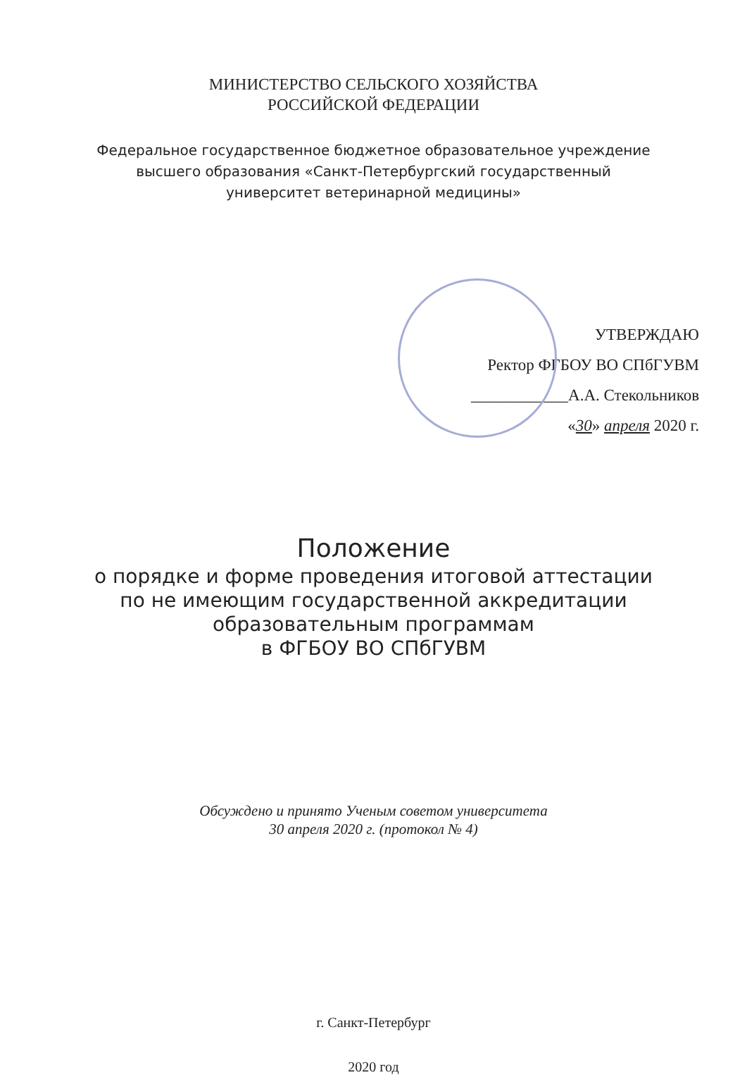МИНИСТЕРСТВО СЕЛЬСКОГО ХОЗЯЙСТВА
РОССИЙСКОЙ ФЕДЕРАЦИИ
Федеральное государственное бюджетное образовательное учреждение
высшего образования «Санкт-Петербургский государственный
университет ветеринарной медицины»
УТВЕРЖДАЮ
Ректор ФГБОУ ВО СПбГУВМ
____________А.А. Стекольников
«30» апреля 2020 г.
Положение
о порядке и форме проведения итоговой аттестации
по не имеющим государственной аккредитации
образовательным программам
в ФГБОУ ВО СПбГУВМ
Обсуждено и принято Ученым советом университета
30 апреля 2020 г. (протокол № 4)
г. Санкт-Петербург
2020 год